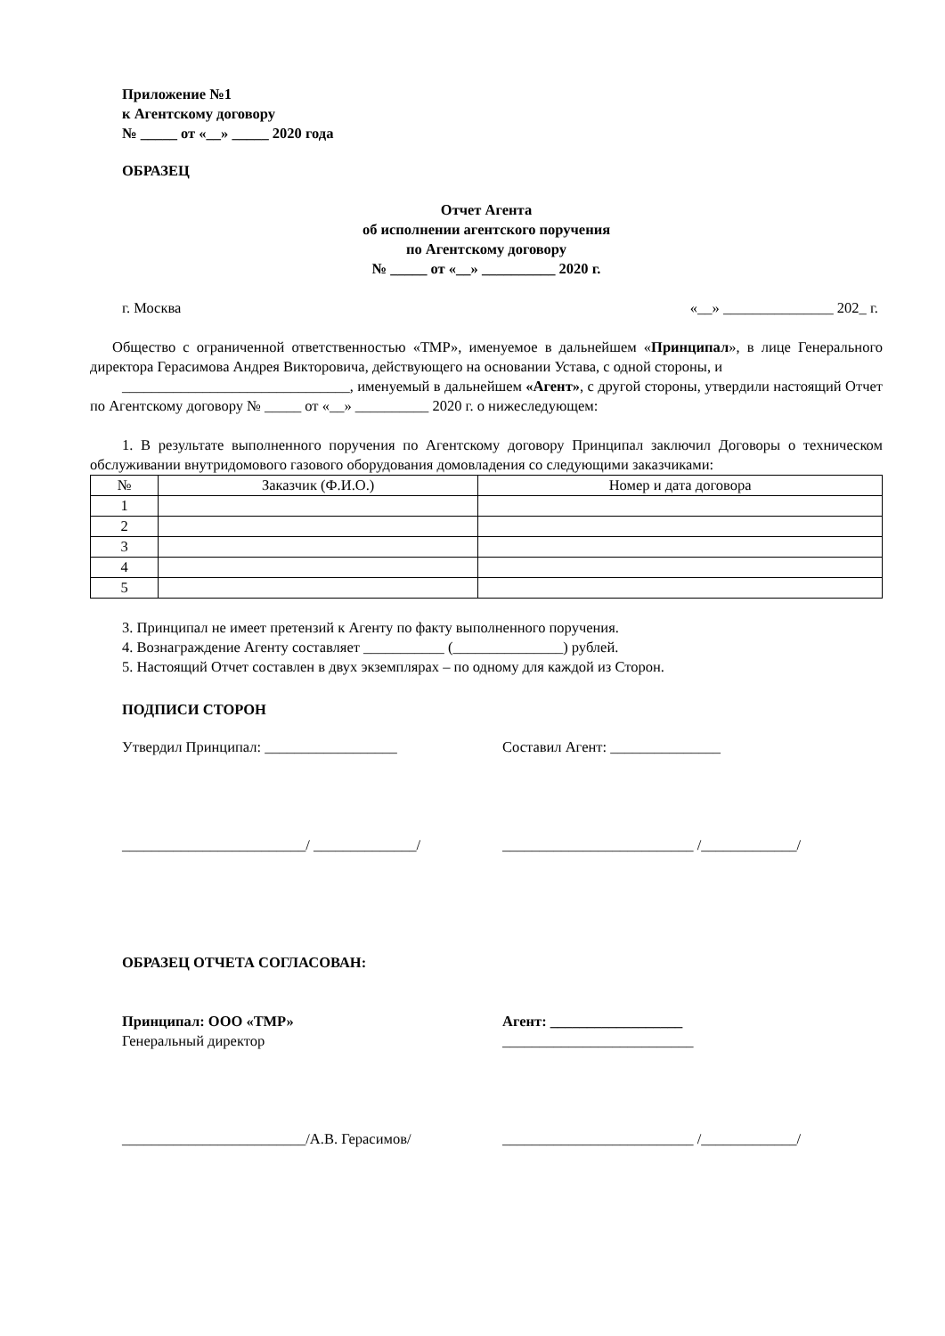Приложение №1
к Агентскому договору
№ _____ от «__» _____ 2020 года
ОБРАЗЕЦ
Отчет Агента
об исполнении агентского поручения
по Агентскому договору
№ _____ от «__» __________ 2020 г.
г. Москва «__» _______________ 202_ г.
Общество с ограниченной ответственностью «ТМР», именуемое в дальнейшем «Принципал», в лице Генерального директора Герасимова Андрея Викторовича, действующего на основании Устава, с одной стороны, и
_______________________________, именуемый в дальнейшем «Агент», с другой стороны, утвердили настоящий Отчет по Агентскому договору № _____ от «__» __________ 2020 г. о нижеследующем:
1. В результате выполненного поручения по Агентскому договору Принципал заключил Договоры о техническом обслуживании внутридомового газового оборудования домовладения со следующими заказчиками:
| № | Заказчик (Ф.И.О.) | Номер и дата договора |
| 1 | | |
| 2 | | |
| 3 | | |
| 4 | | |
| 5 | | |
3. Принципал не имеет претензий к Агенту по факту выполненного поручения.
4. Вознаграждение Агенту составляет ___________ (_______________) рублей.
5. Настоящий Отчет составлен в двух экземплярах – по одному для каждой из Сторон.
ПОДПИСИ СТОРОН
Утвердил Принципал: __________________
Составил Агент: _______________
_________________________/ ______________/
__________________________ /_____________/
ОБРАЗЕЦ ОТЧЕТА СОГЛАСОВАН:
Принципал: ООО «ТМР»
Генеральный директор
Агент: __________________
__________________________
_________________________/А.В. Герасимов/
__________________________ /_____________/